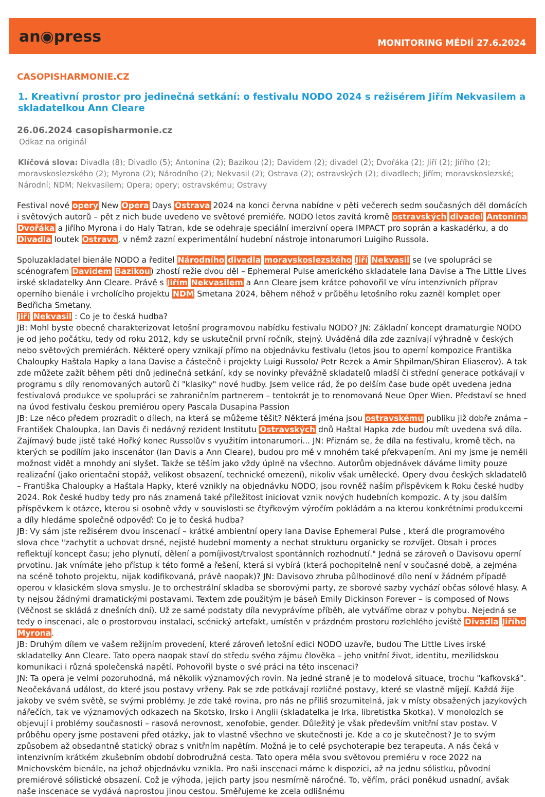an◉press
MONITORING MÉDIÍ 27.6.2024
CASOPISHARMONIE.CZ
1. Kreativní prostor pro jedinečná setkání: o festivalu NODO 2024 s režisérem Jiřím Nekvasilem a skladatelkou Ann Cleare
26.06.2024 casopisharmonie.cz
Odkaz na originál
Klíčová slova: Divadla (8); Divadlo (5); Antonína (2); Bazikou (2); Davidem (2); divadel (2); Dvořáka (2); Jiří (2); Jiřího (2); moravskoslezského (2); Myrona (2); Národního (2); Nekvasil (2); Ostrava (2); ostravských (2); divadlech; Jiřím; moravskoslezské; Národní; NDM; Nekvasilem; Opera; opery; ostravskému; Ostravy
Festival nové opery New Opera Days Ostrava 2024 na konci června nabídne v pěti večerech sedm současných děl domácích i světových autorů – pět z nich bude uvedeno ve světové premiéře. NODO letos zavítá kromě ostravských divadel Antonína Dvořáka a Jiřího Myrona i do Haly Tatran, kde se odehraje speciální imerzivní opera IMPACT pro soprán a kaskadérku, a do Divadla loutek Ostrava, v němž zazní experimentální hudební nástroje intonarumori Luigiho Russola.
Spoluzakladatel bienále NODO a ředitel Národního divadla moravskoslezského Jiří Nekvasil se (ve spolupráci se scénografem Davidem Bazikou) zhostí režie dvou děl – Ephemeral Pulse amerického skladatele Iana Davise a The Little Lives irské skladatelky Ann Cleare. Právě s Jiřím Nekvasilem a Ann Cleare jsem krátce pohovořil ve víru intenzivních příprav operního bienále i vrcholícího projektu NDM Smetana 2024, během něhož v průběhu letošního roku zazněl komplet oper Bedřicha Smetany.
Jiří Nekvasil : Co je to česká hudba?
JB: Mohl byste obecně charakterizovat letošní programovou nabídku festivalu NODO? JN: Základní koncept dramaturgie NODO je od jeho počátku, tedy od roku 2012, kdy se uskutečnil první ročník, stejný. Uváděná díla zde zaznívají výhradně v českých nebo světových premiérách. Některé opery vznikají přímo na objednávku festivalu (letos jsou to operní kompozice Františka Chaloupky Haštala Hapky a Iana Davise a částečně i projekty Luigi Russolo/ Petr Rezek a Amir Shpilman/Shiran Eliaserov). A tak zde můžete zažít během pěti dnů jedinečná setkání, kdy se novinky převážně skladatelů mladší či střední generace potkávají v programu s díly renomovaných autorů či "klasiky" nové hudby. Jsem velice rád, že po delším čase bude opět uvedena jedna festivalová produkce ve spolupráci se zahraničním partnerem – tentokrát je to renomovaná Neue Oper Wien. Představí se hned na úvod festivalu českou premiérou opery Pascala Dusapina Passion
JB: Lze něco předem prozradit o dílech, na která se můžeme těšit? Některá jména jsou ostravskému publiku již dobře známa – František Chaloupka, Ian Davis či nedávný rezident Institutu Ostravských dnů Haštal Hapka zde budou mít uvedena svá díla. Zajímavý bude jistě také Hořký konec Russolův s využitím intonarumori... JN: Přiznám se, že díla na festivalu, kromě těch, na kterých se podílím jako inscenátor (Ian Davis a Ann Cleare), budou pro mě v mnohém také překvapením. Ani my jsme je neměli možnost vidět a mnohdy ani slyšet. Takže se těším jako vždy úplně na všechno. Autorům objednávek dáváme limity pouze realizační (jako orientační stopáž, velikost obsazení, technické omezení), nikoliv však umělecké. Opery dvou českých skladatelů – Františka Chaloupky a Haštala Hapky, které vznikly na objednávku NODO, jsou rovněž naším příspěvkem k Roku české hudby 2024. Rok české hudby tedy pro nás znamená také příležitost iniciovat vznik nových hudebních kompozic. A ty jsou dalším příspěvkem k otázce, kterou si osobně vždy v souvislosti se čtyřkovým výročím pokládám a na kterou konkrétními produkcemi a díly hledáme společně odpověď: Co je to česká hudba?
JB: Vy sám jste režisérem dvou inscenací – krátké ambientní opery Iana Davise Ephemeral Pulse , která dle programového slova chce "zachytit a uchovat drsné, nejisté hudební momenty a nechat strukturu organicky se rozvíjet. Obsah i proces reflektují koncept času; jeho plynutí, dělení a pomíjivost/trvalost spontánních rozhodnutí." Jedná se zároveň o Davisovu operní prvotinu. Jak vnímáte jeho přístup k této formě a řešení, která si vybírá (která pochopitelně není v současné době, a zejména na scéně tohoto projektu, nijak kodifikovaná, právě naopak)? JN: Davisovo zhruba půlhodinové dílo není v žádném případě operou v klasickém slova smyslu. Je to orchestrální skladba se sborovými party, ze sborové sazby vychází občas sólové hlasy. A ty nejsou žádnými dramatickými postavami. Textem zde použitým je báseň Emily Dickinson Forever – is composed of Nows (Věčnost se skládá z dnešních dní). Už ze samé podstaty díla nevyprávíme příběh, ale vytváříme obraz v pohybu. Nejedná se tedy o inscenaci, ale o prostorovou instalaci, scénický artefakt, umístěn v prázdném prostoru rozlehlého jeviště Divadla Jiřího Myrona.
JB: Druhým dílem ve vašem režijním provedení, které zároveň letošní edici NODO uzavře, budou The Little Lives irské skladatelky Ann Cleare. Tato opera naopak staví do středu svého zájmu člověka – jeho vnitřní život, identitu, mezilidskou komunikaci i různá společenská napětí. Pohovořil byste o své práci na této inscenaci?
JN: Ta opera je velmi pozoruhodná, má několik významových rovin. Na jedné straně je to modelová situace, trochu "kafkovská". Neočekávaná událost, do které jsou postavy vrženy. Pak se zde potkávají rozličné postavy, které se vlastně míjejí. Každá žije jakoby ve svém světě, se svými problémy. Je zde také rovina, pro nás ne příliš srozumitelná, jak v místy obsažených jazykových nářečích, tak ve významových odkazech na Skotsko, Irsko i Anglii (skladatelka je Irka, libretistka Skotka). V monolozích se objevují i problémy současnosti – rasová nerovnost, xenofobie, gender. Důležitý je však především vnitřní stav postav. V průběhu opery jsme postaveni před otázky, jak to vlastně všechno ve skutečnosti je. Kde a co je skutečnost? Je to svým způsobem až obsedantně statický obraz s vnitřním napětím. Možná je to celé psychoterapie bez terapeuta. A nás čeká v intenzivním krátkém zkušebním období dobrodružná cesta. Tato opera měla svou světovou premiéru v roce 2022 na Mnichovském bienále, na jehož objednávku vznikla. Pro naši inscenaci máme k dispozici, až na jednu sólistku, původní premiérové sólistické obsazení. Což je výhoda, jejich party jsou nesmírně náročné. To, věřím, práci poněkud usnadní, avšak naše inscenace se vydává naprostou jinou cestou. Směřujeme ke zcela odlišnému